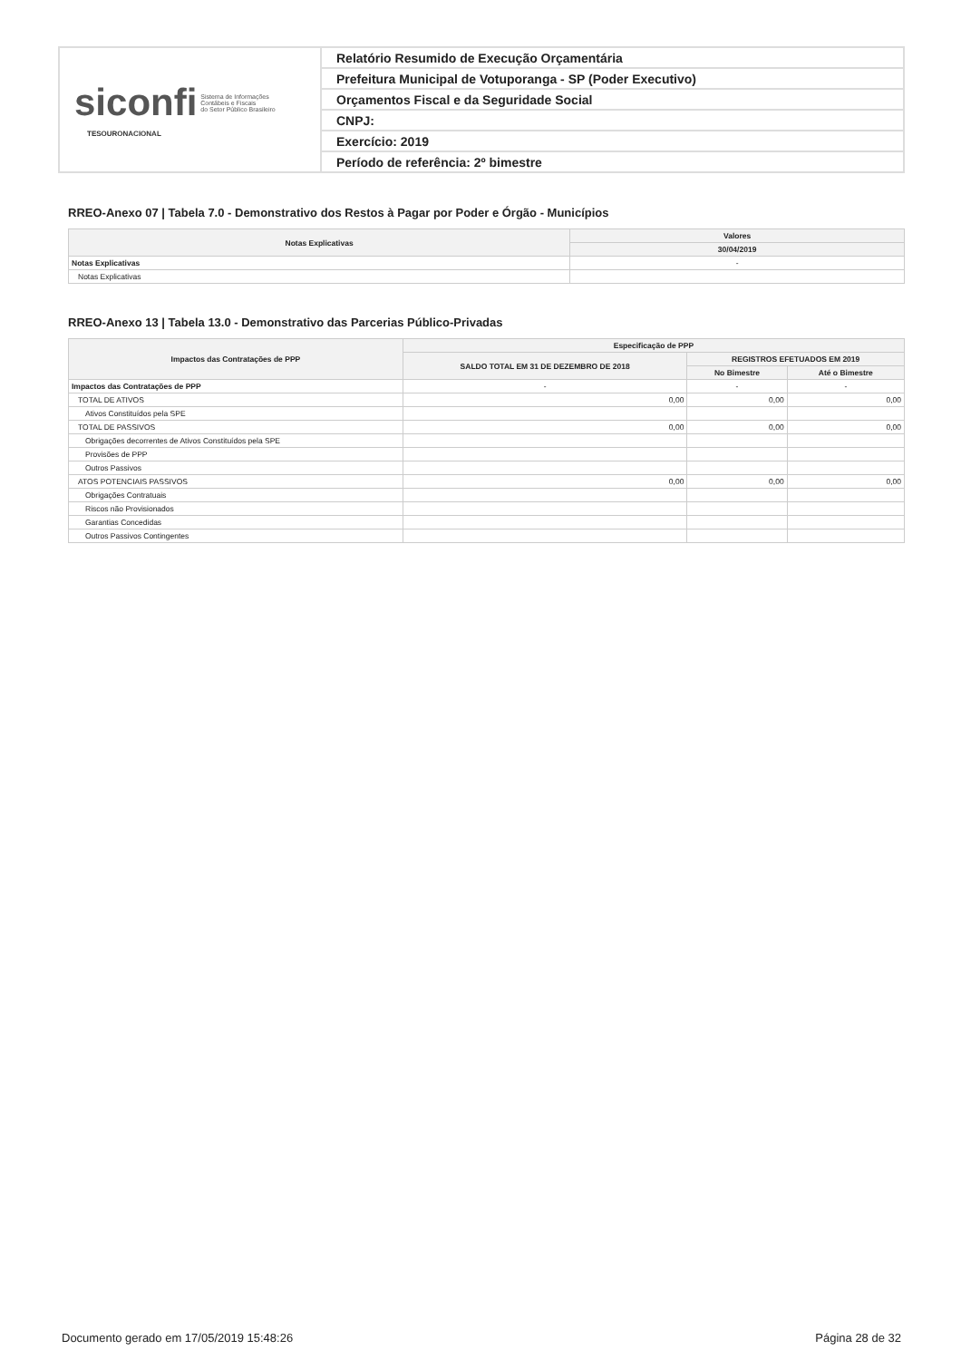| siconfi Sistema de Informações Contábeis e Fiscais do Setor Público Brasileiro TESOURONACIONAL | Relatório Resumido de Execução Orçamentária |
| | Prefeitura Municipal de Votuporanga - SP (Poder Executivo) |
| | Orçamentos Fiscal e da Seguridade Social |
| | CNPJ: |
| | Exercício: 2019 |
| | Período de referência: 2º bimestre |
RREO-Anexo 07 | Tabela 7.0 - Demonstrativo dos Restos à Pagar por Poder e Órgão - Municípios
| Notas Explicativas | Valores |
| --- | --- |
| | 30/04/2019 |
| Notas Explicativas | - |
| Notas Explicativas | |
RREO-Anexo 13 | Tabela 13.0 - Demonstrativo das Parcerias Público-Privadas
| Impactos das Contratações de PPP | Especificação de PPP | | |
| --- | --- | --- | --- |
| | SALDO TOTAL EM 31 DE DEZEMBRO DE 2018 | REGISTROS EFETUADOS EM 2019 | |
| | | No Bimestre | Até o Bimestre |
| Impactos das Contratações de PPP | - | - | - |
| TOTAL DE ATIVOS | 0,00 | 0,00 | 0,00 |
| Ativos Constituídos pela SPE | | | |
| TOTAL DE PASSIVOS | 0,00 | 0,00 | 0,00 |
| Obrigações decorrentes de Ativos Constituídos pela SPE | | | |
| Provisões de PPP | | | |
| Outros Passivos | | | |
| ATOS POTENCIAIS PASSIVOS | 0,00 | 0,00 | 0,00 |
| Obrigações Contratuais | | | |
| Riscos não Provisionados | | | |
| Garantias Concedidas | | | |
| Outros Passivos Contingentes | | | |
Documento gerado em 17/05/2019 15:48:26 Página 28 de 32